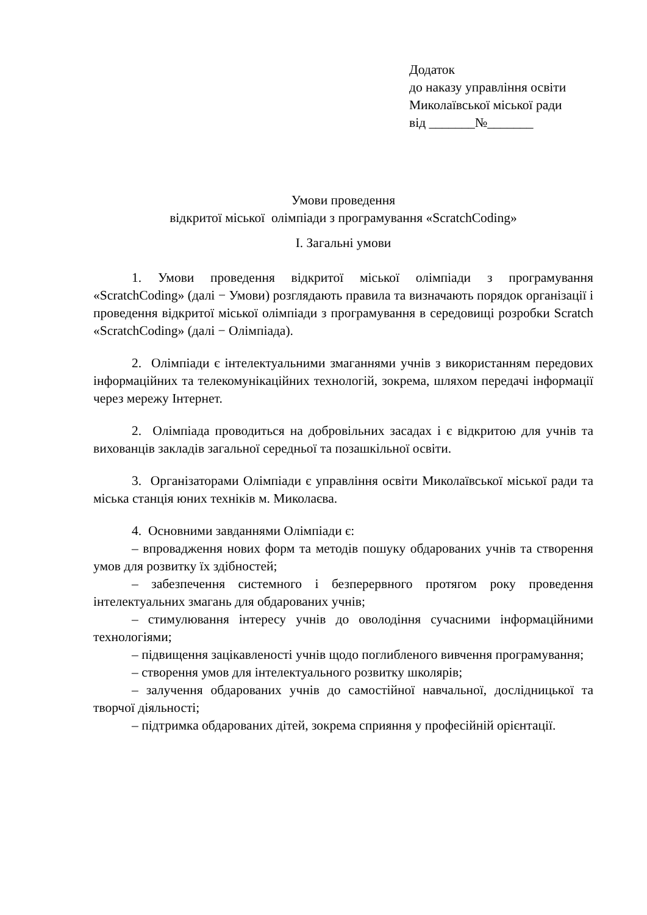Додаток
до наказу управління освіти
Миколаївської міської ради
від _______№_______
Умови проведення
відкритої міської олімпіади з програмування «ScratchCoding»
І. Загальні умови
1. Умови проведення відкритої міської олімпіади з програмування «ScratchCoding» (далі − Умови) розглядають правила та визначають порядок організації і проведення відкритої міської олімпіади з програмування в середовищі розробки Scratch «ScratchCoding» (далі − Олімпіада).
2. Олімпіади є інтелектуальними змаганнями учнів з використанням передових інформаційних та телекомунікаційних технологій, зокрема, шляхом передачі інформації через мережу Інтернет.
2. Олімпіада проводиться на добровільних засадах і є відкритою для учнів та вихованців закладів загальної середньої та позашкільної освіти.
3. Організаторами Олімпіади є управління освіти Миколаївської міської ради та міська станція юних техніків м. Миколаєва.
4. Основними завданнями Олімпіади є:
– впровадження нових форм та методів пошуку обдарованих учнів та створення умов для розвитку їх здібностей;
– забезпечення системного і безперервного протягом року проведення інтелектуальних змагань для обдарованих учнів;
– стимулювання інтересу учнів до оволодіння сучасними інформаційними технологіями;
– підвищення зацікавленості учнів щодо поглибленого вивчення програмування;
– створення умов для інтелектуального розвитку школярів;
– залучення обдарованих учнів до самостійної навчальної, дослідницької та творчої діяльності;
– підтримка обдарованих дітей, зокрема сприяння у професійній орієнтації.